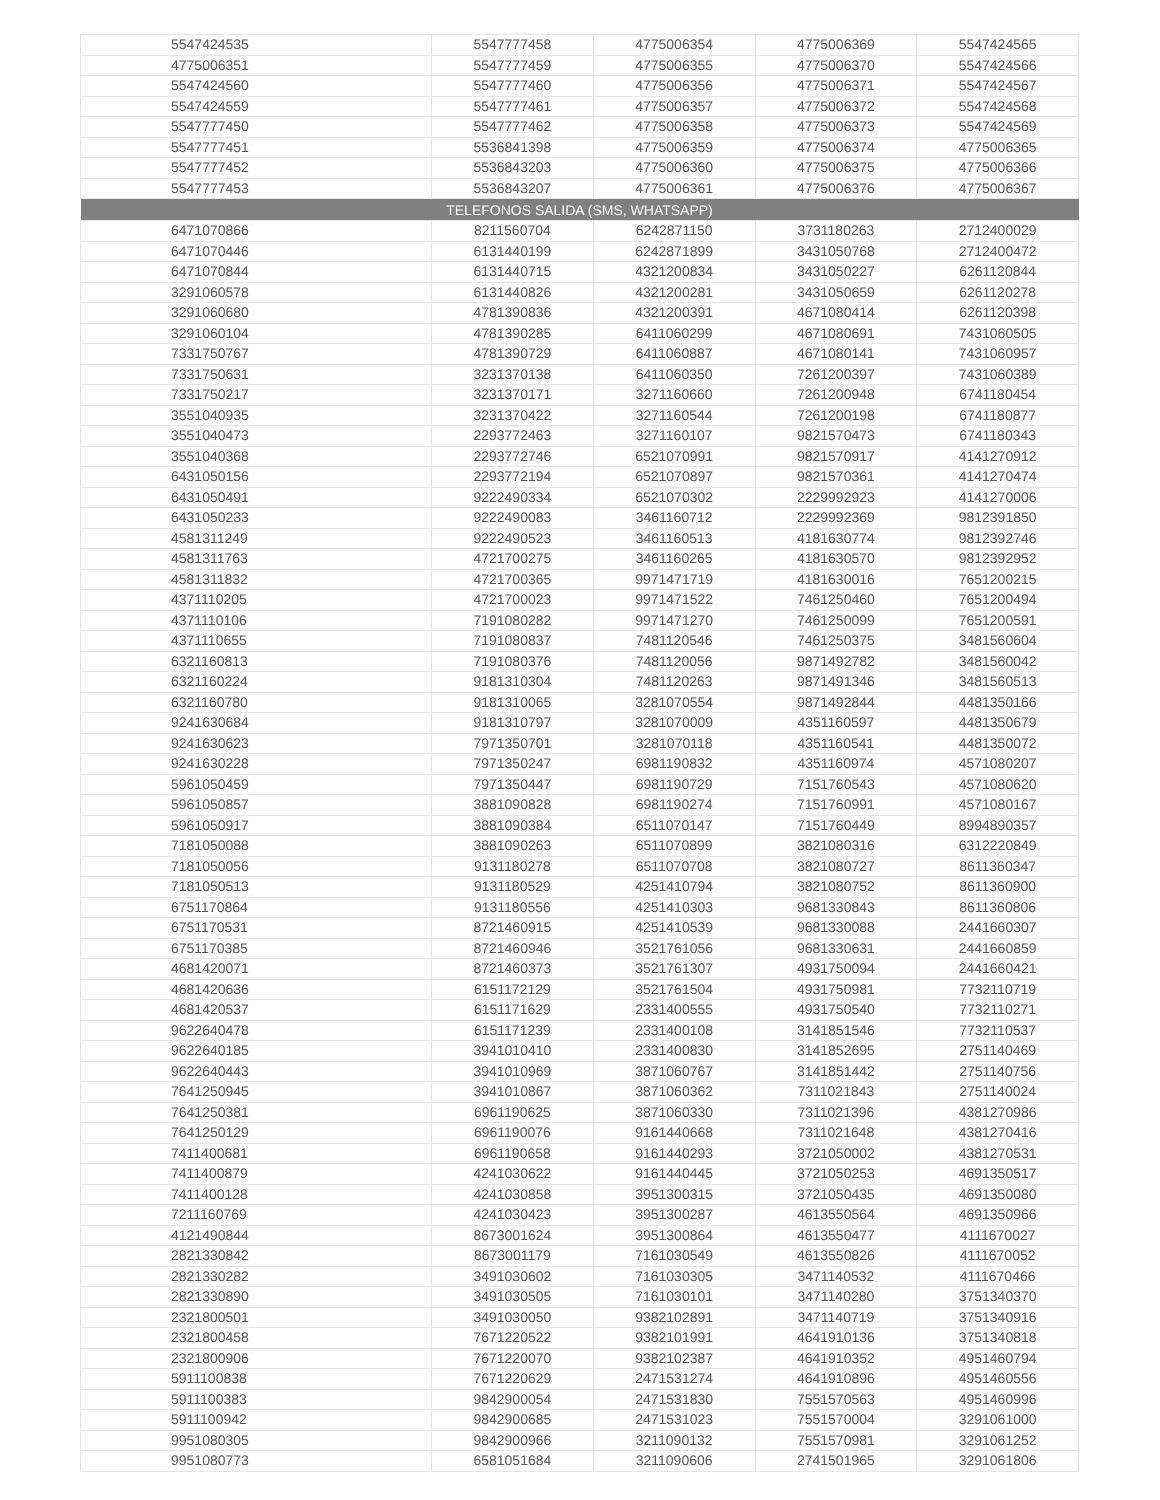| 5547424535 | 5547777458 | 4775006354 | 4775006369 | 5547424565 |
| 4775006351 | 5547777459 | 4775006355 | 4775006370 | 5547424566 |
| 5547424560 | 5547777460 | 4775006356 | 4775006371 | 5547424567 |
| 5547424559 | 5547777461 | 4775006357 | 4775006372 | 5547424568 |
| 5547777450 | 5547777462 | 4775006358 | 4775006373 | 5547424569 |
| 5547777451 | 5536841398 | 4775006359 | 4775006374 | 4775006365 |
| 5547777452 | 5536843203 | 4775006360 | 4775006375 | 4775006366 |
| 5547777453 | 5536843207 | 4775006361 | 4775006376 | 4775006367 |
| TELEFONOS SALIDA (SMS, WHATSAPP) | | | | |
| 6471070866 | 8211560704 | 6242871150 | 3731180263 | 2712400029 |
| 6471070446 | 6131440199 | 6242871899 | 3431050768 | 2712400472 |
| 6471070844 | 6131440715 | 4321200834 | 3431050227 | 6261120844 |
| 3291060578 | 6131440826 | 4321200281 | 3431050659 | 6261120278 |
| 3291060680 | 4781390836 | 4321200391 | 4671080414 | 6261120398 |
| 3291060104 | 4781390285 | 6411060299 | 4671080691 | 7431060505 |
| 7331750767 | 4781390729 | 6411060887 | 4671080141 | 7431060957 |
| 7331750631 | 3231370138 | 6411060350 | 7261200397 | 7431060389 |
| 7331750217 | 3231370171 | 3271160660 | 7261200948 | 6741180454 |
| 3551040935 | 3231370422 | 3271160544 | 7261200198 | 6741180877 |
| 3551040473 | 2293772463 | 3271160107 | 9821570473 | 6741180343 |
| 3551040368 | 2293772746 | 6521070991 | 9821570917 | 4141270912 |
| 6431050156 | 2293772194 | 6521070897 | 9821570361 | 4141270474 |
| 6431050491 | 9222490334 | 6521070302 | 2229992923 | 4141270006 |
| 6431050233 | 9222490083 | 3461160712 | 2229992369 | 9812391850 |
| 4581311249 | 9222490523 | 3461160513 | 4181630774 | 9812392746 |
| 4581311763 | 4721700275 | 3461160265 | 4181630570 | 9812392952 |
| 4581311832 | 4721700365 | 9971471719 | 4181630016 | 7651200215 |
| 4371110205 | 4721700023 | 9971471522 | 7461250460 | 7651200494 |
| 4371110106 | 7191080282 | 9971471270 | 7461250099 | 7651200591 |
| 4371110655 | 7191080837 | 7481120546 | 7461250375 | 3481560604 |
| 6321160813 | 7191080376 | 7481120056 | 9871492782 | 3481560042 |
| 6321160224 | 9181310304 | 7481120263 | 9871491346 | 3481560513 |
| 6321160780 | 9181310065 | 3281070554 | 9871492844 | 4481350166 |
| 9241630684 | 9181310797 | 3281070009 | 4351160597 | 4481350679 |
| 9241630623 | 7971350701 | 3281070118 | 4351160541 | 4481350072 |
| 9241630228 | 7971350247 | 6981190832 | 4351160974 | 4571080207 |
| 5961050459 | 7971350447 | 6981190729 | 7151760543 | 4571080620 |
| 5961050857 | 3881090828 | 6981190274 | 7151760991 | 4571080167 |
| 5961050917 | 3881090384 | 6511070147 | 7151760449 | 8994890357 |
| 7181050088 | 3881090263 | 6511070899 | 3821080316 | 6312220849 |
| 7181050056 | 9131180278 | 6511070708 | 3821080727 | 8611360347 |
| 7181050513 | 9131180529 | 4251410794 | 3821080752 | 8611360900 |
| 6751170864 | 9131180556 | 4251410303 | 9681330843 | 8611360806 |
| 6751170531 | 8721460915 | 4251410539 | 9681330088 | 2441660307 |
| 6751170385 | 8721460946 | 3521761056 | 9681330631 | 2441660859 |
| 4681420071 | 8721460373 | 3521761307 | 4931750094 | 2441660421 |
| 4681420636 | 6151172129 | 3521761504 | 4931750981 | 7732110719 |
| 4681420537 | 6151171629 | 2331400555 | 4931750540 | 7732110271 |
| 9622640478 | 6151171239 | 2331400108 | 3141851546 | 7732110537 |
| 9622640185 | 3941010410 | 2331400830 | 3141852695 | 2751140469 |
| 9622640443 | 3941010969 | 3871060767 | 3141851442 | 2751140756 |
| 7641250945 | 3941010867 | 3871060362 | 7311021843 | 2751140024 |
| 7641250381 | 6961190625 | 3871060330 | 7311021396 | 4381270986 |
| 7641250129 | 6961190076 | 9161440668 | 7311021648 | 4381270416 |
| 7411400681 | 6961190658 | 9161440293 | 3721050002 | 4381270531 |
| 7411400879 | 4241030622 | 9161440445 | 3721050253 | 4691350517 |
| 7411400128 | 4241030858 | 3951300315 | 3721050435 | 4691350080 |
| 7211160769 | 4241030423 | 3951300287 | 4613550564 | 4691350966 |
| 4121490844 | 8673001624 | 3951300864 | 4613550477 | 4111670027 |
| 2821330842 | 8673001179 | 7161030549 | 4613550826 | 4111670052 |
| 2821330282 | 3491030602 | 7161030305 | 3471140532 | 4111670466 |
| 2821330890 | 3491030505 | 7161030101 | 3471140280 | 3751340370 |
| 2321800501 | 3491030050 | 9382102891 | 3471140719 | 3751340916 |
| 2321800458 | 7671220522 | 9382101991 | 4641910136 | 3751340818 |
| 2321800906 | 7671220070 | 9382102387 | 4641910352 | 4951460794 |
| 5911100838 | 7671220629 | 2471531274 | 4641910896 | 4951460556 |
| 5911100383 | 9842900054 | 2471531830 | 7551570563 | 4951460996 |
| 5911100942 | 9842900685 | 2471531023 | 7551570004 | 3291061000 |
| 9951080305 | 9842900966 | 3211090132 | 7551570981 | 3291061252 |
| 9951080773 | 6581051684 | 3211090606 | 2741501965 | 3291061806 |